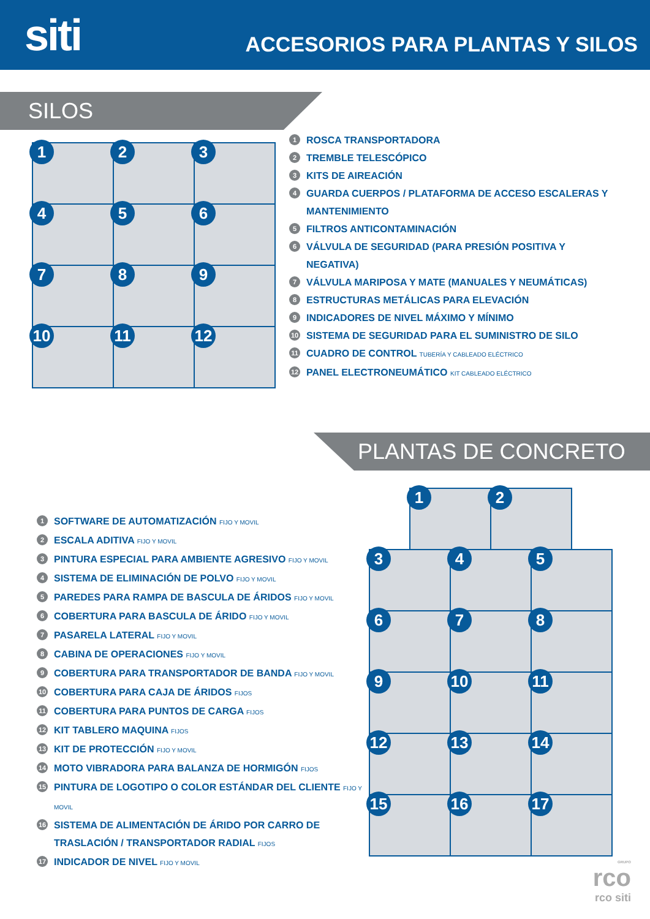siti
ACCESORIOS PARA PLANTAS Y SILOS
SILOS
1
2
3
4
5
6
7
8
9
10
11
12
1 ROSCA TRANSPORTADORA
2 TREMBLE TELESCÓPICO
3 KITS DE AIREACIÓN
4 GUARDA CUERPOS / PLATAFORMA DE ACCESO ESCALERAS Y MANTENIMIENTO
5 FILTROS ANTICONTAMINACIÓN
6 VÁLVULA DE SEGURIDAD (PARA PRESIÓN POSITIVA Y NEGATIVA)
7 VÁLVULA MARIPOSA Y MATE (MANUALES Y NEUMÁTICAS)
8 ESTRUCTURAS METÁLICAS PARA ELEVACIÓN
9 INDICADORES DE NIVEL MÁXIMO Y MÍNIMO
10 SISTEMA DE SEGURIDAD PARA EL SUMINISTRO DE SILO
11 CUADRO DE CONTROL TUBERÍA Y CABLEADO ELÉCTRICO
12 PANEL ELECTRONEUMÁTICO KIT CABLEADO ELÉCTRICO
PLANTAS DE CONCRETO
1 SOFTWARE DE AUTOMATIZACIÓN FIJO Y MOVIL
2 ESCALA ADITIVA FIJO Y MOVIL
3 PINTURA ESPECIAL PARA AMBIENTE AGRESIVO FIJO Y MOVIL
4 SISTEMA DE ELIMINACIÓN DE POLVO FIJO Y MOVIL
5 PAREDES PARA RAMPA DE BASCULA DE ÁRIDOS FIJO Y MOVIL
6 COBERTURA PARA BASCULA DE ÁRIDO FIJO Y MOVIL
7 PASARELA LATERAL FIJO Y MOVIL
8 CABINA DE OPERACIONES FIJO Y MOVIL
9 COBERTURA PARA TRANSPORTADOR DE BANDA FIJO Y MOVIL
10 COBERTURA PARA CAJA DE ÁRIDOS FIJOS
11 COBERTURA PARA PUNTOS DE CARGA FIJOS
12 KIT TABLERO MAQUINA FIJOS
13 KIT DE PROTECCIÓN FIJO Y MOVIL
14 MOTO VIBRADORA PARA BALANZA DE HORMIGÓN FIJOS
15 PINTURA DE LOGOTIPO O COLOR ESTÁNDAR DEL CLIENTE FIJO Y MOVIL
16 SISTEMA DE ALIMENTACIÓN DE ÁRIDO POR CARRO DE TRASLACIÓN / TRANSPORTADOR RADIAL FIJOS
17 INDICADOR DE NIVEL FIJO Y MOVIL
1
2
3
4
5
6
7
8
9
10
11
12
13
14
15
16
17
GRUPO
rco
rco siti